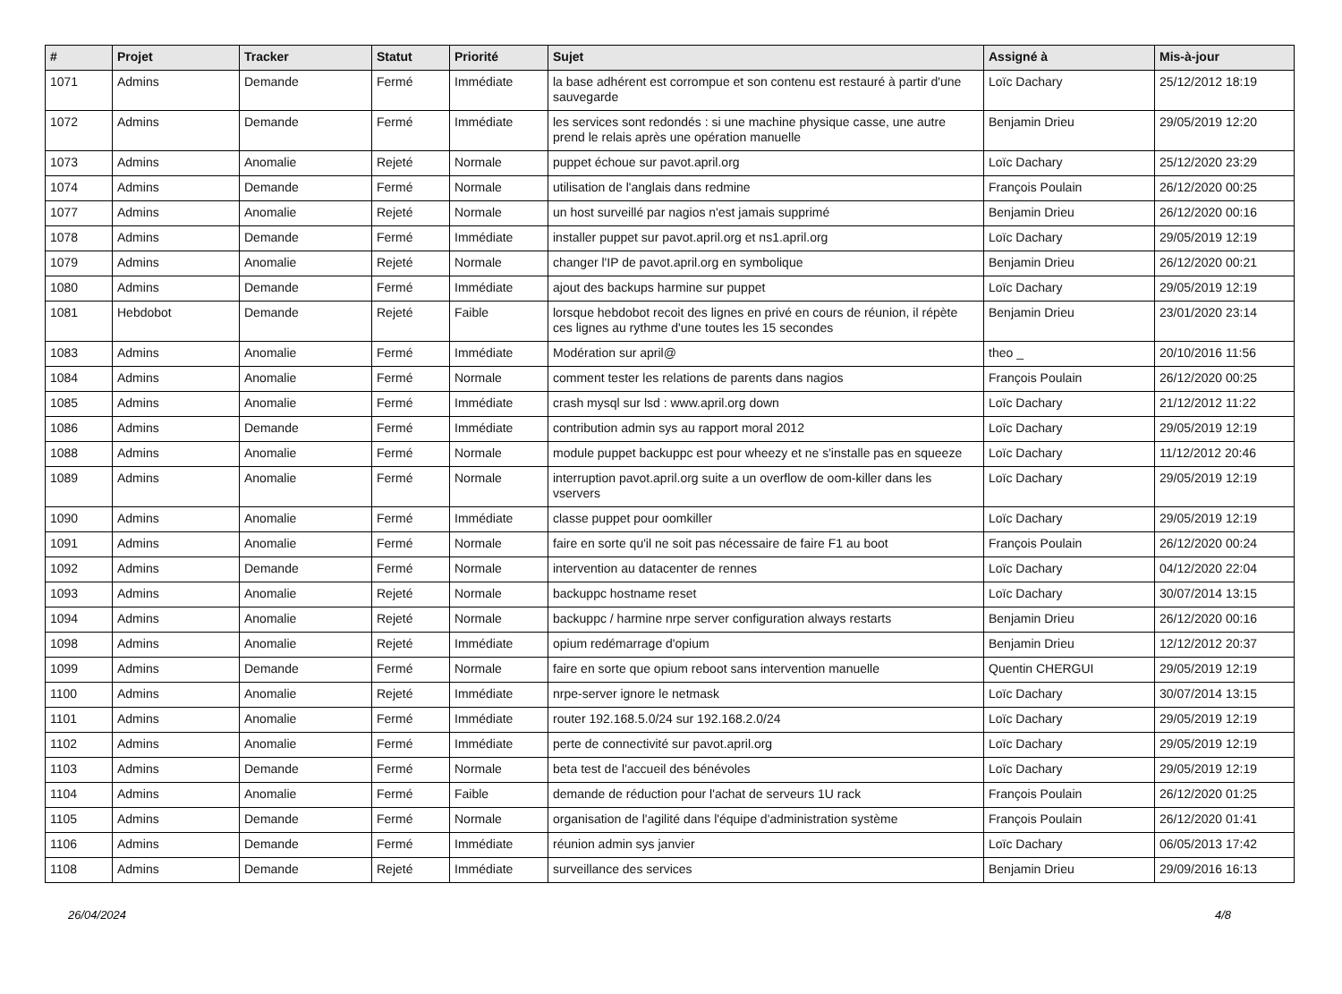| # | Projet | Tracker | Statut | Priorité | Sujet | Assigné à | Mis-à-jour |
| --- | --- | --- | --- | --- | --- | --- | --- |
| 1071 | Admins | Demande | Fermé | Immédiate | la base adhérent est corrompue et son contenu est restauré à partir d'une sauvegarde | Loïc Dachary | 25/12/2012 18:19 |
| 1072 | Admins | Demande | Fermé | Immédiate | les services sont redondés : si une machine physique casse, une autre prend le relais après une opération manuelle | Benjamin Drieu | 29/05/2019 12:20 |
| 1073 | Admins | Anomalie | Rejeté | Normale | puppet échoue sur pavot.april.org | Loïc Dachary | 25/12/2020 23:29 |
| 1074 | Admins | Demande | Fermé | Normale | utilisation de l'anglais dans redmine | François Poulain | 26/12/2020 00:25 |
| 1077 | Admins | Anomalie | Rejeté | Normale | un host surveillé par nagios n'est jamais supprimé | Benjamin Drieu | 26/12/2020 00:16 |
| 1078 | Admins | Demande | Fermé | Immédiate | installer puppet sur pavot.april.org et ns1.april.org | Loïc Dachary | 29/05/2019 12:19 |
| 1079 | Admins | Anomalie | Rejeté | Normale | changer l'IP de pavot.april.org en symbolique | Benjamin Drieu | 26/12/2020 00:21 |
| 1080 | Admins | Demande | Fermé | Immédiate | ajout des backups harmine sur puppet | Loïc Dachary | 29/05/2019 12:19 |
| 1081 | Hebdobot | Demande | Rejeté | Faible | lorsque hebdobot recoit des lignes en privé en cours de réunion, il répète ces lignes au rythme d'une toutes les 15 secondes | Benjamin Drieu | 23/01/2020 23:14 |
| 1083 | Admins | Anomalie | Fermé | Immédiate | Modération sur april@ | theo _ | 20/10/2016 11:56 |
| 1084 | Admins | Anomalie | Fermé | Normale | comment tester les relations de parents dans nagios | François Poulain | 26/12/2020 00:25 |
| 1085 | Admins | Anomalie | Fermé | Immédiate | crash mysql sur lsd : www.april.org down | Loïc Dachary | 21/12/2012 11:22 |
| 1086 | Admins | Demande | Fermé | Immédiate | contribution admin sys au rapport moral 2012 | Loïc Dachary | 29/05/2019 12:19 |
| 1088 | Admins | Anomalie | Fermé | Normale | module puppet backuppc est pour wheezy et ne s'installe pas en squeeze | Loïc Dachary | 11/12/2012 20:46 |
| 1089 | Admins | Anomalie | Fermé | Normale | interruption pavot.april.org suite a un overflow de oom-killer dans les vservers | Loïc Dachary | 29/05/2019 12:19 |
| 1090 | Admins | Anomalie | Fermé | Immédiate | classe puppet pour oomkiller | Loïc Dachary | 29/05/2019 12:19 |
| 1091 | Admins | Anomalie | Fermé | Normale | faire en sorte qu'il ne soit pas nécessaire de faire F1 au boot | François Poulain | 26/12/2020 00:24 |
| 1092 | Admins | Demande | Fermé | Normale | intervention au datacenter de rennes | Loïc Dachary | 04/12/2020 22:04 |
| 1093 | Admins | Anomalie | Rejeté | Normale | backuppc hostname reset | Loïc Dachary | 30/07/2014 13:15 |
| 1094 | Admins | Anomalie | Rejeté | Normale | backuppc / harmine nrpe server configuration always restarts | Benjamin Drieu | 26/12/2020 00:16 |
| 1098 | Admins | Anomalie | Rejeté | Immédiate | opium redémarrage d'opium | Benjamin Drieu | 12/12/2012 20:37 |
| 1099 | Admins | Demande | Fermé | Normale | faire en sorte que opium reboot sans intervention manuelle | Quentin CHERGUI | 29/05/2019 12:19 |
| 1100 | Admins | Anomalie | Rejeté | Immédiate | nrpe-server ignore le netmask | Loïc Dachary | 30/07/2014 13:15 |
| 1101 | Admins | Anomalie | Fermé | Immédiate | router 192.168.5.0/24 sur 192.168.2.0/24 | Loïc Dachary | 29/05/2019 12:19 |
| 1102 | Admins | Anomalie | Fermé | Immédiate | perte de connectivité sur pavot.april.org | Loïc Dachary | 29/05/2019 12:19 |
| 1103 | Admins | Demande | Fermé | Normale | beta test de l'accueil des bénévoles | Loïc Dachary | 29/05/2019 12:19 |
| 1104 | Admins | Anomalie | Fermé | Faible | demande de réduction pour l'achat de serveurs 1U rack | François Poulain | 26/12/2020 01:25 |
| 1105 | Admins | Demande | Fermé | Normale | organisation de l'agilité dans l'équipe d'administration système | François Poulain | 26/12/2020 01:41 |
| 1106 | Admins | Demande | Fermé | Immédiate | réunion admin sys janvier | Loïc Dachary | 06/05/2013 17:42 |
| 1108 | Admins | Demande | Rejeté | Immédiate | surveillance des services | Benjamin Drieu | 29/09/2016 16:13 |
26/04/2024 4/8